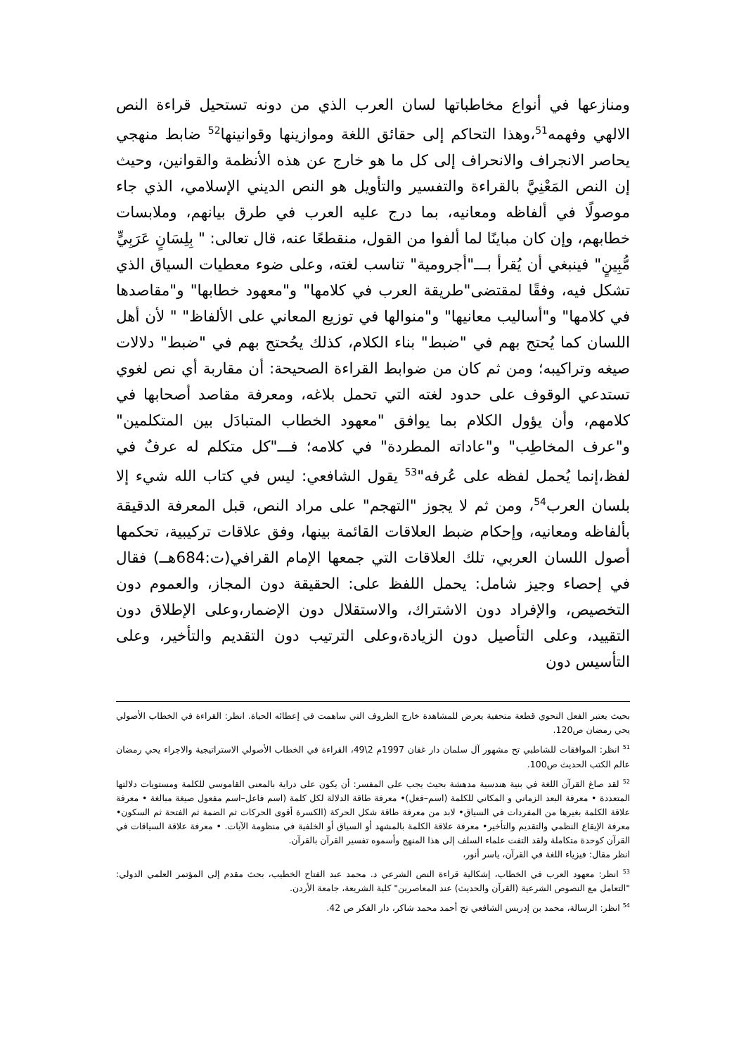ومنازعها في أنواع مخاطباتها لسان العرب الذي من دونه تستحيل قراءة النص الالهي وفهمه<sup>51</sup>،وهذا التحاكم إلى حقائق اللغة وموازينها وقوانينها<sup>52</sup> ضابط منهجي يحاصر الانجراف والانحراف إلى كل ما هو خارج عن هذه الأنظمة والقوانين، وحيث إن النص المَعْنِيَّ بالقراءة والتفسير والتأويل هو النص الديني الإسلامي، الذي جاء موصولًا في ألفاظه ومعانيه، بما درج عليه العرب في طرق بيانهم، وملابسات خطابهم، وإن كان مباينًا لما ألفوا من القول، منقطعًا عنه، قال تعالى: " بِلِسَانٍ عَرَبِيٍّ مُّبِينٍ" فينبغي أن يُقرأ بـــ"أجرومية" تناسب لغته، وعلى ضوء معطيات السياق الذي تشكل فيه، وفقًا لمقتضى"طريقة العرب في كلامها" و"معهود خطابها" و"مقاصدها في كلامها" و"أساليب معانيها" و"منوالها في توزيع المعاني على الألفاظ" " لأن أهل اللسان كما يُحتج بهم في "ضبط" بناء الكلام، كذلك يحُحتج بهم في "ضبط" دلالات صيغه وتراكيبه؛ ومن ثم كان من ضوابط القراءة الصحيحة: أن مقاربة أي نص لغوي تستدعي الوقوف على حدود لغته التي تحمل بلاغه، ومعرفة مقاصد أصحابها في كلامهم، وأن يؤول الكلام بما يوافق "معهود الخطاب المتبادَل بين المتكلمين" و"عرف المخاطِب" و"عاداته المطردة" في كلامه؛ فـــ"كل متكلم له عرفٌ في لفظ،إنما يُحمل لفظه على عُرفه"<sup>53</sup> يقول الشافعي: ليس في كتاب الله شيء إلا بلسان العرب<sup>54</sup>، ومن ثم لا يجوز "التهجم" على مراد النص، قبل المعرفة الدقيقة بألفاظه ومعانيه، وإحكام ضبط العلاقات القائمة بينها، وفق علاقات تركيبية، تحكمها أصول اللسان العربي، تلك العلاقات التي جمعها الإمام القرافي(ت:684هــ) فقال في إحصاء وجيز شامل: يحمل اللفظ على: الحقيقة دون المجاز، والعموم دون التخصيص، والإفراد دون الاشتراك، والاستقلال دون الإضمار،وعلى الإطلاق دون التقييد، وعلى التأصيل دون الزيادة،وعلى الترتيب دون التقديم والتأخير، وعلى التأسيس دون
بحيث يعتبر الفعل النحوي قطعة متحفية يعرض للمشاهدة خارج الظروف التي ساهمت في إعطائه الحياة. انظر: القراءة في الخطاب الأصولي يحي رمضان ص120.
<sup>51</sup> انظر: الموافقات للشاطبي تح مشهور آل سلمان دار غفان 1997م 2\49، القراءة في الخطاب الأصولي الاستراتيجية والاجراء يحي رمضان عالم الكتب الحديث ص100.
<sup>52</sup> لقد صاغ القرآن اللغة في بنية هندسية مدهشة بحيث يجب على المفسر: أن يكون على دراية بالمعنى القاموسي للكلمة ومستويات دلالتها المتعددة • معرفة البعد الزماني و المكاني للكلمة (اسم–فعل)• معرفة طاقة الدلالة لكل كلمة (اسم فاعل–اسم مفعول صيغة مبالغة • معرفة علاقة الكلمة بغيرها من المفردات في السياق• لابد من معرفة طاقة شكل الحركة (الكسرة أقوى الحركات ثم الضمة ثم الفتحة ثم السكون• معرفة الإيقاع النظمي والتقديم والتأخير• معرفة علاقة الكلمة بالمشهد أو السياق أو الخلفية في منظومة الآيات. • معرفة علاقة السياقات في القرآن كوحدة متكاملة ولقد التفت علماء السلف إلى هذا المنهج وأسموه تفسير القرآن بالقرآن.
انظر مقال: فيزياء اللغة في القرآن، ياسر أنور،
<sup>53</sup> انظر: معهود العرب في الخطاب، إشكالية قراءة النص الشرعي د. محمد عبد الفتاح الخطيب، بحث مقدم إلى المؤتمر العلمي الدولي: "التعامل مع النصوص الشرعية (القرآن والحديث) عند المعاصرين" كلية الشريعة، جامعة الأردن.
<sup>54</sup> انظر: الرسالة، محمد بن إدريس الشافعي تح أحمد محمد شاكر، دار الفكر ص 42.